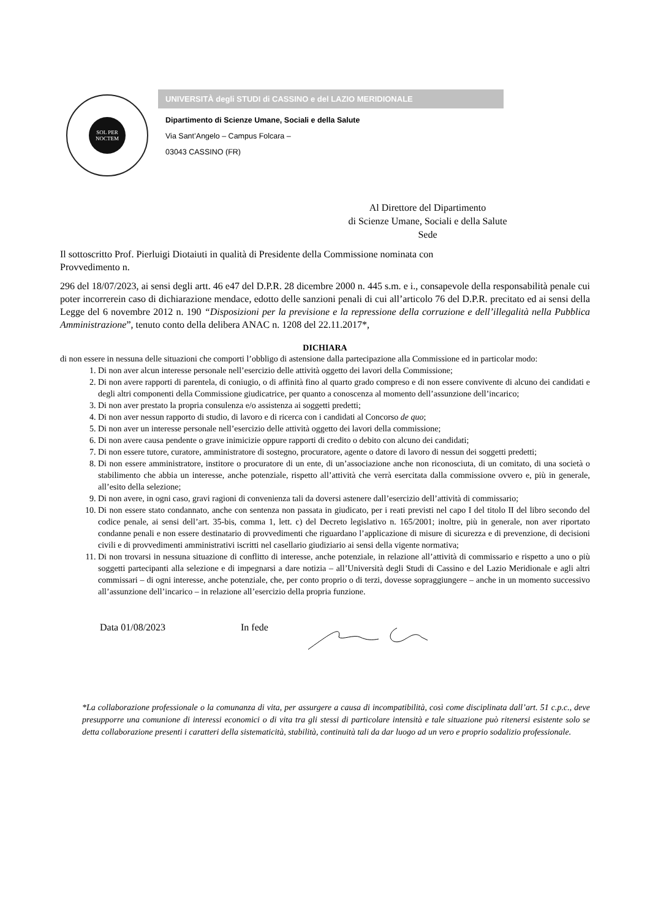SOL PER NOCTEM
UNIVERSITÀ degli STUDI di CASSINO e del LAZIO MERIDIONALE
Dipartimento di Scienze Umane, Sociali e della Salute
Via Sant’Angelo – Campus Folcara –
03043 CASSINO (FR)
Al Direttore del Dipartimento
di Scienze Umane, Sociali e della Salute
Sede
Il sottoscritto Prof. Pierluigi Diotaiuti in qualità di Presidente della Commissione nominata con
Provvedimento n.
296 del 18/07/2023, ai sensi degli artt. 46 e47 del D.P.R. 28 dicembre 2000 n. 445 s.m. e i., consapevole della responsabilità penale cui poter incorrerein caso di dichiarazione mendace, edotto delle sanzioni penali di cui all’articolo 76 del D.P.R. precitato ed ai sensi della Legge del 6 novembre 2012 n. 190 “Disposizioni per la previsione e la repressione della corruzione e dell’illegalità nella Pubblica Amministrazione”, tenuto conto della delibera ANAC n. 1208 del 22.11.2017*,
DICHIARA
di non essere in nessuna delle situazioni che comporti l’obbligo di astensione dalla partecipazione alla Commissione ed in particolar modo:
1. Di non aver alcun interesse personale nell’esercizio delle attività oggetto dei lavori della Commissione;
2. Di non avere rapporti di parentela, di coniugio, o di affinità fino al quarto grado compreso e di non essere convivente di alcuno dei candidati e degli altri componenti della Commissione giudicatrice, per quanto a conoscenza al momento dell’assunzione dell’incarico;
3. Di non aver prestato la propria consulenza e/o assistenza ai soggetti predetti;
4. Di non aver nessun rapporto di studio, di lavoro e di ricerca con i candidati al Concorso de quo;
5. Di non aver un interesse personale nell’esercizio delle attività oggetto dei lavori della commissione;
6. Di non avere causa pendente o grave inimicizie oppure rapporti di credito o debito con alcuno dei candidati;
7. Di non essere tutore, curatore, amministratore di sostegno, procuratore, agente o datore di lavoro di nessun dei soggetti predetti;
8. Di non essere amministratore, institore o procuratore di un ente, di un’associazione anche non riconosciuta, di un comitato, di una società o stabilimento che abbia un interesse, anche potenziale, rispetto all’attività che verrà esercitata dalla commissione ovvero e, più in generale, all’esito della selezione;
9. Di non avere, in ogni caso, gravi ragioni di convenienza tali da doversi astenere dall’esercizio dell’attività di commissario;
10. Di non essere stato condannato, anche con sentenza non passata in giudicato, per i reati previsti nel capo I del titolo II del libro secondo del codice penale, ai sensi dell’art. 35-bis, comma 1, lett. c) del Decreto legislativo n. 165/2001; inoltre, più in generale, non aver riportato condanne penali e non essere destinatario di provvedimenti che riguardano l’applicazione di misure di sicurezza e di prevenzione, di decisioni civili e di provvedimenti amministrativi iscritti nel casellario giudiziario ai sensi della vigente normativa;
11. Di non trovarsi in nessuna situazione di conflitto di interesse, anche potenziale, in relazione all’attività di commissario e rispetto a uno o più soggetti partecipanti alla selezione e di impegnarsi a dare notizia – all’Università degli Studi di Cassino e del Lazio Meridionale e agli altri commissari – di ogni interesse, anche potenziale, che, per conto proprio o di terzi, dovesse sopraggiungere – anche in un momento successivo all’assunzione dell’incarico – in relazione all’esercizio della propria funzione.
Data 01/08/2023 In fede
*La collaborazione professionale o la comunanza di vita, per assurgere a causa di incompatibilità, così come disciplinata dall’art. 51 c.p.c., deve presupporre una comunione di interessi economici o di vita tra gli stessi di particolare intensità e tale situazione può ritenersi esistente solo se detta collaborazione presenti i caratteri della sistematicità, stabilità, continuità tali da dar luogo ad un vero e proprio sodalizio professionale.